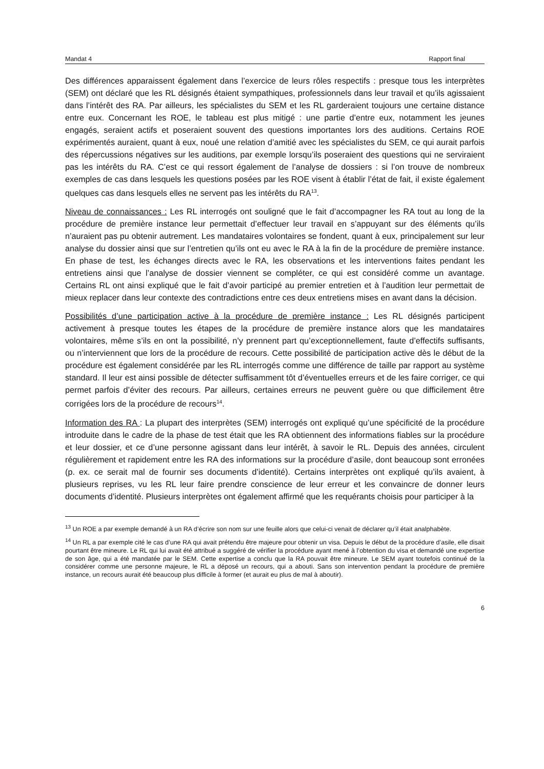Mandat 4 Rapport final
Des différences apparaissent également dans l’exercice de leurs rôles respectifs : presque tous les interprètes (SEM) ont déclaré que les RL désignés étaient sympathiques, professionnels dans leur travail et qu’ils agissaient dans l’intérêt des RA. Par ailleurs, les spécialistes du SEM et les RL garderaient toujours une certaine distance entre eux. Concernant les ROE, le tableau est plus mitigé : une partie d’entre eux, notamment les jeunes engagés, seraient actifs et poseraient souvent des questions importantes lors des auditions. Certains ROE expérimentés auraient, quant à eux, noué une relation d’amitié avec les spécialistes du SEM, ce qui aurait parfois des répercussions négatives sur les auditions, par exemple lorsqu’ils poseraient des questions qui ne serviraient pas les intérêts du RA. C’est ce qui ressort également de l’analyse de dossiers : si l’on trouve de nombreux exemples de cas dans lesquels les questions posées par les ROE visent à établir l’état de fait, il existe également quelques cas dans lesquels elles ne servent pas les intérêts du RA<sup>13</sup>.
Niveau de connaissances : Les RL interrogés ont souligné que le fait d’accompagner les RA tout au long de la procédure de première instance leur permettait d’effectuer leur travail en s’appuyant sur des éléments qu’ils n’auraient pas pu obtenir autrement. Les mandataires volontaires se fondent, quant à eux, principalement sur leur analyse du dossier ainsi que sur l’entretien qu’ils ont eu avec le RA à la fin de la procédure de première instance. En phase de test, les échanges directs avec le RA, les observations et les interventions faites pendant les entretiens ainsi que l’analyse de dossier viennent se compléter, ce qui est considéré comme un avantage. Certains RL ont ainsi expliqué que le fait d’avoir participé au premier entretien et à l’audition leur permettait de mieux replacer dans leur contexte des contradictions entre ces deux entretiens mises en avant dans la décision.
Possibilités d’une participation active à la procédure de première instance : Les RL désignés participent activement à presque toutes les étapes de la procédure de première instance alors que les mandataires volontaires, même s’ils en ont la possibilité, n’y prennent part qu’exceptionnellement, faute d’effectifs suffisants, ou n’interviennent que lors de la procédure de recours. Cette possibilité de participation active dès le début de la procédure est également considérée par les RL interrogés comme une différence de taille par rapport au système standard. Il leur est ainsi possible de détecter suffisamment tôt d’éventuelles erreurs et de les faire corriger, ce qui permet parfois d’éviter des recours. Par ailleurs, certaines erreurs ne peuvent guère ou que difficilement être corrigées lors de la procédure de recours<sup>14</sup>.
Information des RA : La plupart des interprètes (SEM) interrogés ont expliqué qu’une spécificité de la procédure introduite dans le cadre de la phase de test était que les RA obtiennent des informations fiables sur la procédure et leur dossier, et ce d’une personne agissant dans leur intérêt, à savoir le RL. Depuis des années, circulent régulièrement et rapidement entre les RA des informations sur la procédure d’asile, dont beaucoup sont erronées (p. ex. ce serait mal de fournir ses documents d’identité). Certains interprètes ont expliqué qu’ils avaient, à plusieurs reprises, vu les RL leur faire prendre conscience de leur erreur et les convaincre de donner leurs documents d’identité. Plusieurs interprètes ont également affirmé que les requérants choisis pour participer à la
<sup>13</sup> Un ROE a par exemple demandé à un RA d’écrire son nom sur une feuille alors que celui-ci venait de déclarer qu’il était analphabète.
<sup>14</sup> Un RL a par exemple cité le cas d’une RA qui avait prétendu être majeure pour obtenir un visa. Depuis le début de la procédure d’asile, elle disait pourtant être mineure. Le RL qui lui avait été attribué a suggéré de vérifier la procédure ayant mené à l’obtention du visa et demandé une expertise de son âge, qui a été mandatée par le SEM. Cette expertise a conclu que la RA pouvait être mineure. Le SEM ayant toutefois continué de la considérer comme une personne majeure, le RL a déposé un recours, qui a abouti. Sans son intervention pendant la procédure de première instance, un recours aurait été beaucoup plus difficile à former (et aurait eu plus de mal à aboutir).
6